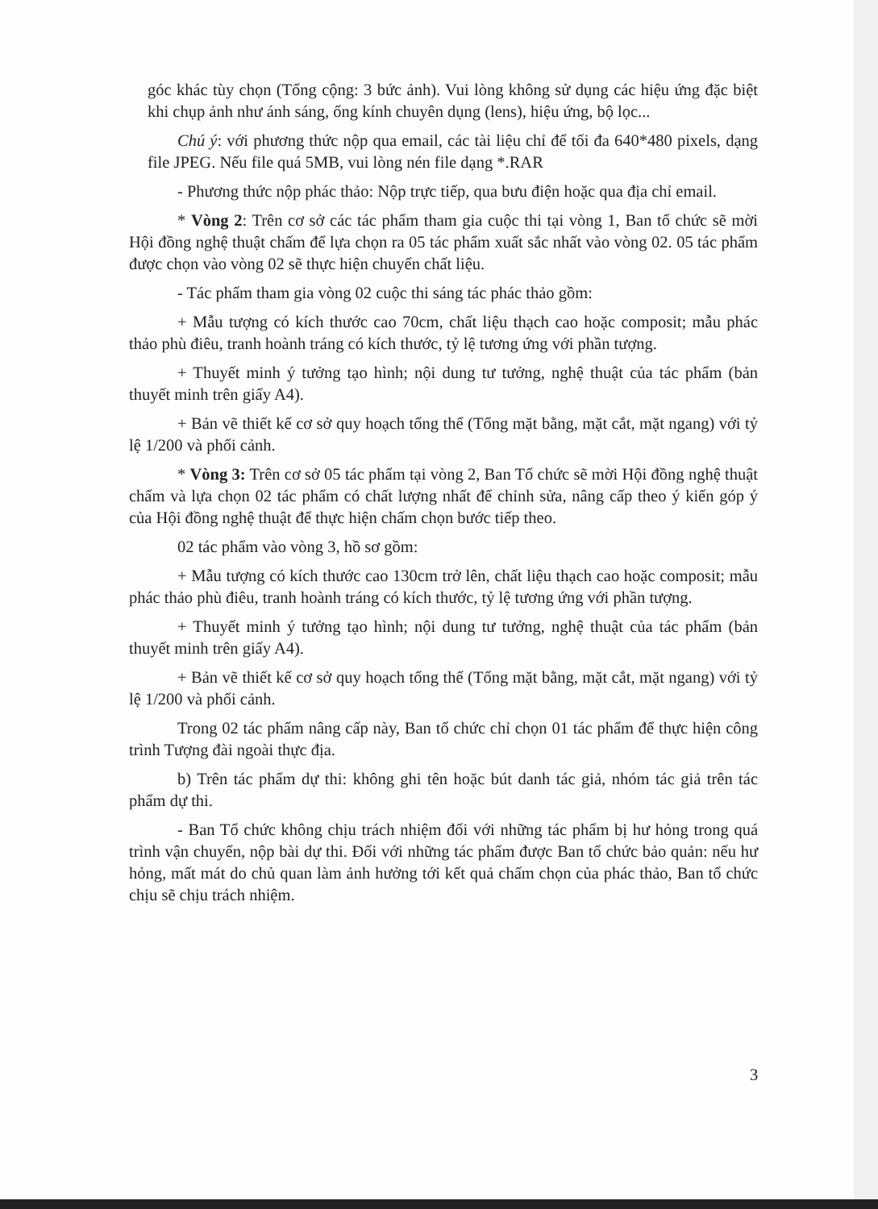góc khác tùy chọn (Tổng cộng: 3 bức ảnh). Vui lòng không sử dụng các hiệu ứng đặc biệt khi chụp ảnh như ánh sáng, ống kính chuyên dụng (lens), hiệu ứng, bộ lọc...
Chú ý: với phương thức nộp qua email, các tài liệu chỉ để tối đa 640*480 pixels, dạng file JPEG. Nếu file quá 5MB, vui lòng nén file dạng *.RAR
- Phương thức nộp phác thảo: Nộp trực tiếp, qua bưu điện hoặc qua địa chỉ email.
* Vòng 2: Trên cơ sở các tác phẩm tham gia cuộc thi tại vòng 1, Ban tổ chức sẽ mời Hội đồng nghệ thuật chấm để lựa chọn ra 05 tác phẩm xuất sắc nhất vào vòng 02. 05 tác phẩm được chọn vào vòng 02 sẽ thực hiện chuyển chất liệu.
- Tác phẩm tham gia vòng 02 cuộc thi sáng tác phác thảo gồm:
+ Mẫu tượng có kích thước cao 70cm, chất liệu thạch cao hoặc composit; mẫu phác thảo phù điêu, tranh hoành tráng có kích thước, tỷ lệ tương ứng với phần tượng.
+ Thuyết minh ý tưởng tạo hình; nội dung tư tưởng, nghệ thuật của tác phẩm (bản thuyết minh trên giấy A4).
+ Bản vẽ thiết kế cơ sở quy hoạch tổng thể (Tổng mặt bằng, mặt cắt, mặt ngang) với tỷ lệ 1/200 và phối cảnh.
* Vòng 3: Trên cơ sở 05 tác phẩm tại vòng 2, Ban Tổ chức sẽ mời Hội đồng nghệ thuật chấm và lựa chọn 02 tác phẩm có chất lượng nhất để chỉnh sửa, nâng cấp theo ý kiến góp ý của Hội đồng nghệ thuật để thực hiện chấm chọn bước tiếp theo.
02 tác phẩm vào vòng 3, hồ sơ gồm:
+ Mẫu tượng có kích thước cao 130cm trở lên, chất liệu thạch cao hoặc composit; mẫu phác thảo phù điêu, tranh hoành tráng có kích thước, tỷ lệ tương ứng với phần tượng.
+ Thuyết minh ý tưởng tạo hình; nội dung tư tưởng, nghệ thuật của tác phẩm (bản thuyết minh trên giấy A4).
+ Bản vẽ thiết kế cơ sở quy hoạch tổng thể (Tổng mặt bằng, mặt cắt, mặt ngang) với tỷ lệ 1/200 và phối cảnh.
Trong 02 tác phẩm nâng cấp này, Ban tổ chức chỉ chọn 01 tác phẩm để thực hiện công trình Tượng đài ngoài thực địa.
b) Trên tác phẩm dự thi: không ghi tên hoặc bút danh tác giả, nhóm tác giả trên tác phẩm dự thi.
- Ban Tổ chức không chịu trách nhiệm đối với những tác phẩm bị hư hỏng trong quá trình vận chuyển, nộp bài dự thi. Đối với những tác phẩm được Ban tổ chức bảo quản: nếu hư hỏng, mất mát do chủ quan làm ảnh hưởng tới kết quả chấm chọn của phác thảo, Ban tổ chức chịu sẽ chịu trách nhiệm.
3